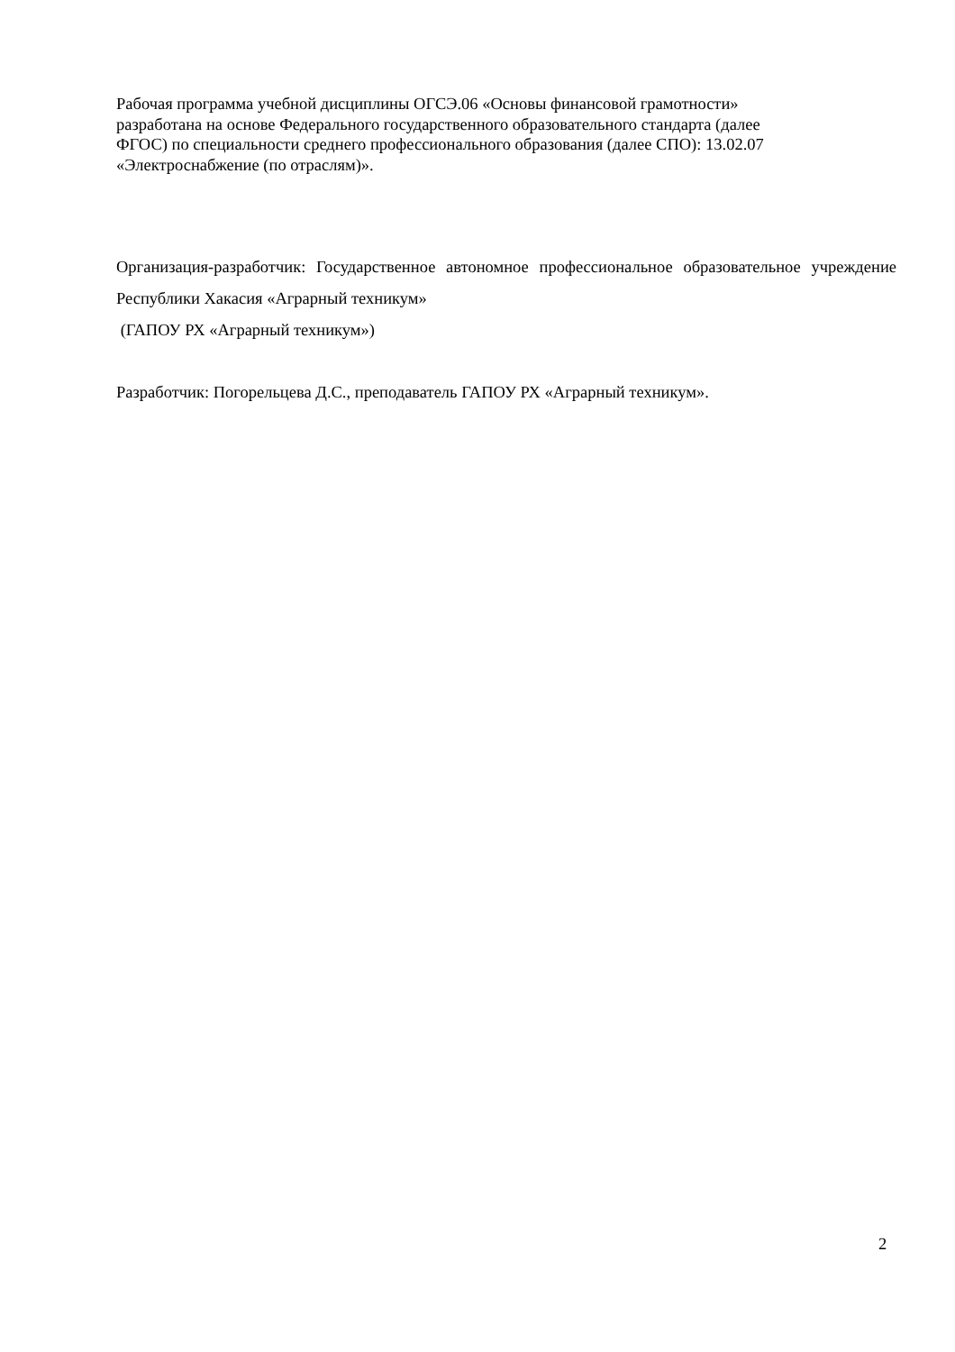Рабочая программа учебной дисциплины ОГСЭ.06 «Основы финансовой грамотности»
разработана на основе Федерального государственного образовательного стандарта (далее
ФГОС) по специальности среднего профессионального образования (далее СПО): 13.02.07
«Электроснабжение (по отраслям)».
Организация-разработчик: Государственное автономное профессиональное образовательное учреждение Республики Хакасия «Аграрный техникум»
(ГАПОУ РХ «Аграрный техникум»)
Разработчик: Погорельцева Д.С., преподаватель ГАПОУ РХ «Аграрный техникум».
2